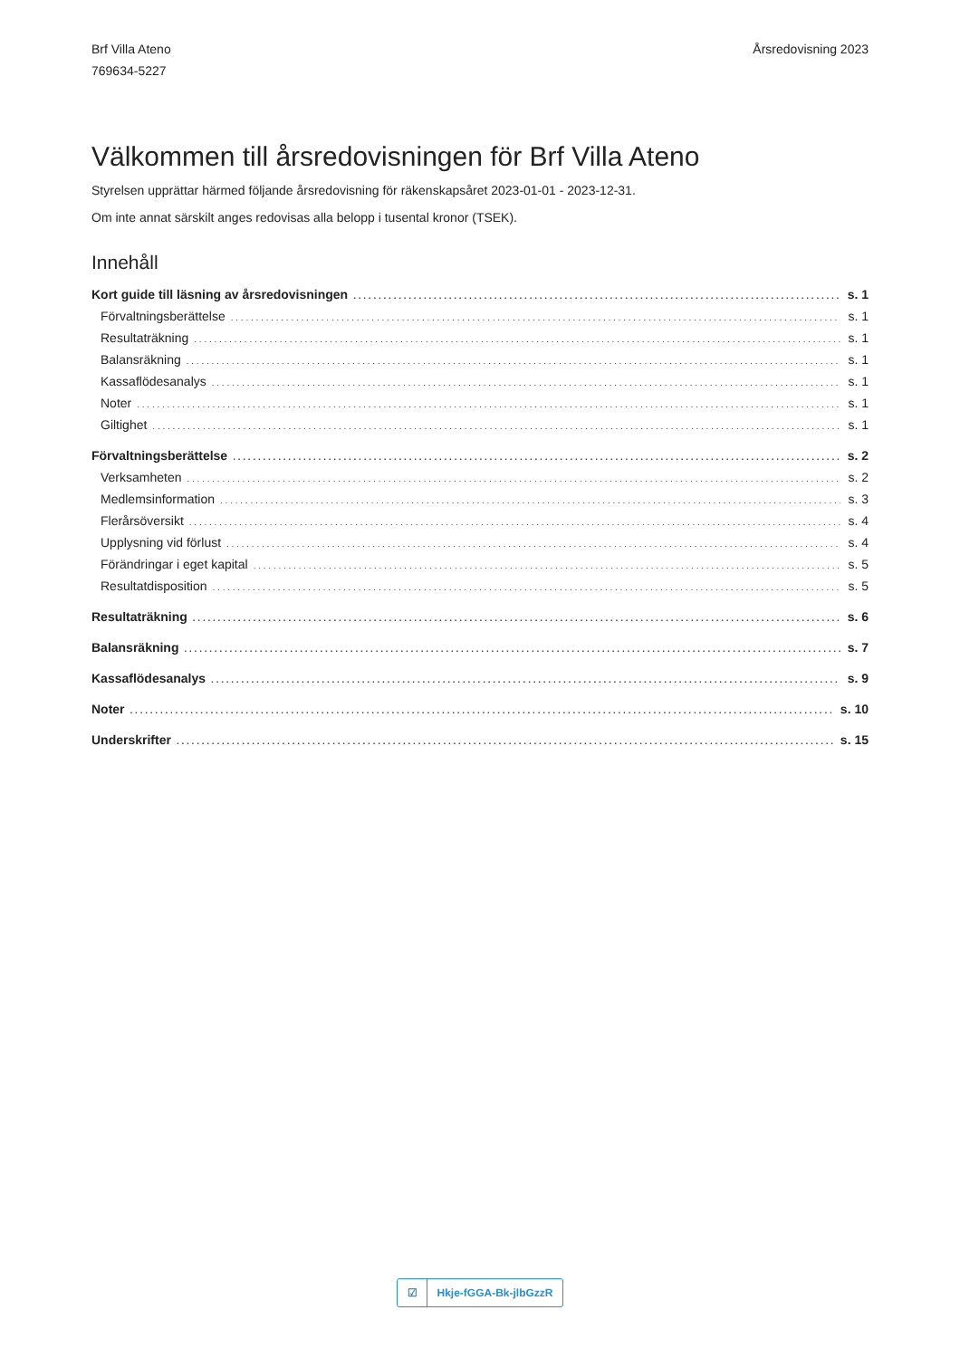Brf Villa Ateno
769634-5227
Årsredovisning 2023
Välkommen till årsredovisningen för Brf Villa Ateno
Styrelsen upprättar härmed följande årsredovisning för räkenskapsåret 2023-01-01 - 2023-12-31.
Om inte annat särskilt anges redovisas alla belopp i tusental kronor (TSEK).
Innehåll
Kort guide till läsning av årsredovisningen s. 1
Förvaltningsberättelse s. 1
Resultaträkning s. 1
Balansräkning s. 1
Kassaflödesanalys s. 1
Noter s. 1
Giltighet s. 1
Förvaltningsberättelse s. 2
Verksamheten s. 2
Medlemsinformation s. 3
Flerårsöversikt s. 4
Upplysning vid förlust s. 4
Förändringar i eget kapital s. 5
Resultatdisposition s. 5
Resultaträkning s. 6
Balansräkning s. 7
Kassaflödesanalys s. 9
Noter s. 10
Underskrifter s. 15
☑ Hkje-fGGA-Bk-jlbGzzR